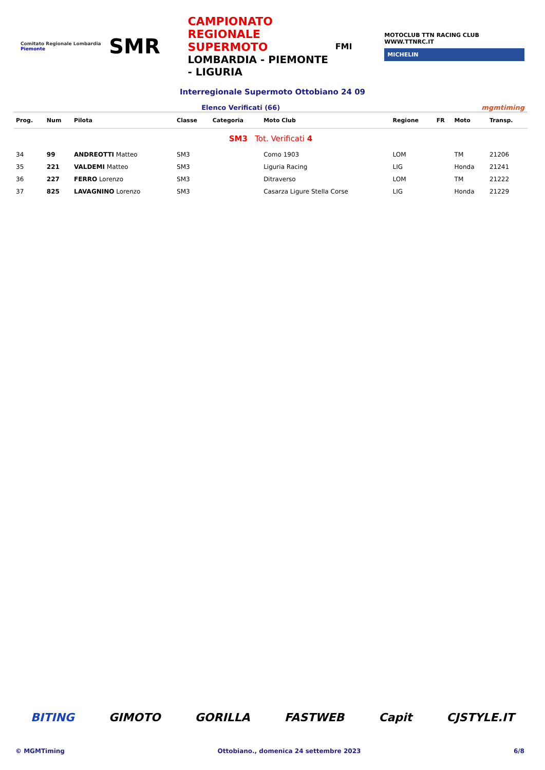Comitato Regionale Lombardia
Piemonte
SMR
CAMPIONATO REGIONALE SUPERMOTO
LOMBARDIA - PIEMONTE - LIGURIA
FMI
MOTOCLUB TTN RACING CLUB WWW.TTNRC.IT
MICHELIN
Interregionale Supermoto Ottobiano 24 09
Elenco Verificati (66) mgmtiming
| Prog. | Num | Pilota | Classe | Categoria | Moto Club | Regione | FR | Moto | Transp. |
| --- | --- | --- | --- | --- | --- | --- | --- | --- | --- |
| SM3 Tot. Verificati 4 | | | | | | | | | |
| 34 | 99 | ANDREOTTI Matteo | SM3 | | Como 1903 | LOM | | TM | 21206 |
| 35 | 221 | VALDEMI Matteo | SM3 | | Liguria Racing | LIG | | Honda | 21241 |
| 36 | 227 | FERRO Lorenzo | SM3 | | Ditraverso | LOM | | TM | 21222 |
| 37 | 825 | LAVAGNINO Lorenzo | SM3 | | Casarza Ligure Stella Corse | LIG | | Honda | 21229 |
BITING GIMOTO GORILLA FASTWEB Capit CJSTYLE.IT
© MGMTiming Ottobiano., domenica 24 settembre 2023 6/8